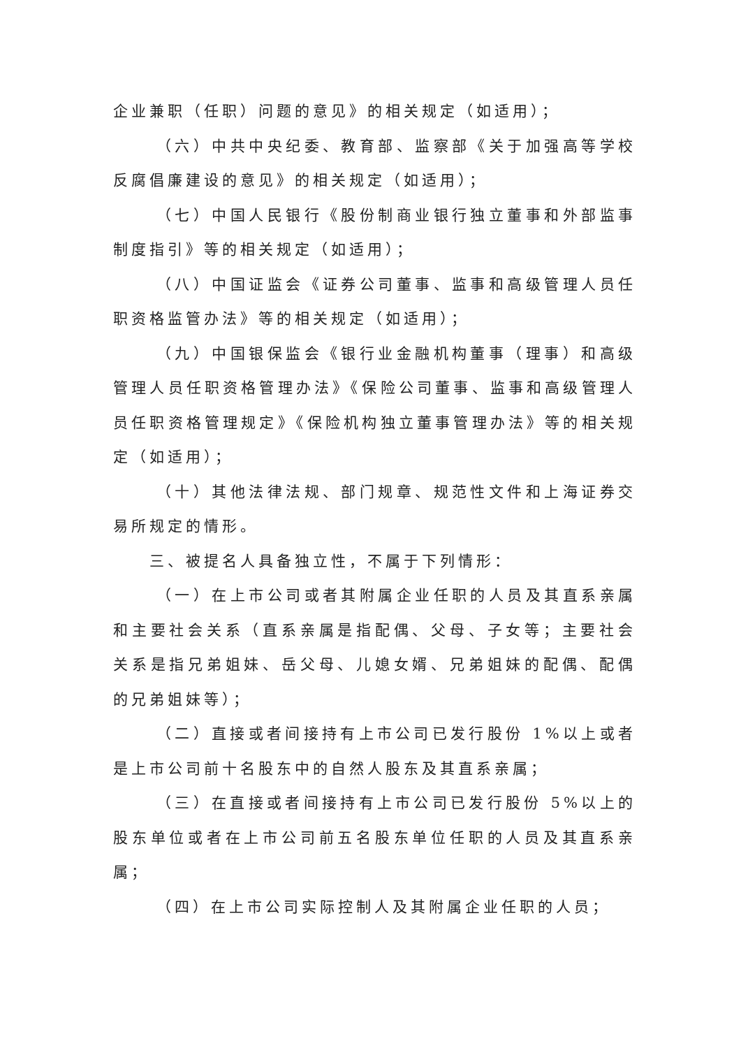企业兼职（任职）问题的意见》的相关规定（如适用）；
（六）中共中央纪委、教育部、监察部《关于加强高等学校反腐倡廉建设的意见》的相关规定（如适用）；
（七）中国人民银行《股份制商业银行独立董事和外部监事制度指引》等的相关规定（如适用）；
（八）中国证监会《证券公司董事、监事和高级管理人员任职资格监管办法》等的相关规定（如适用）；
（九）中国银保监会《银行业金融机构董事（理事）和高级管理人员任职资格管理办法》《保险公司董事、监事和高级管理人员任职资格管理规定》《保险机构独立董事管理办法》等的相关规定（如适用）；
（十）其他法律法规、部门规章、规范性文件和上海证券交易所规定的情形。
三、被提名人具备独立性，不属于下列情形：
（一）在上市公司或者其附属企业任职的人员及其直系亲属和主要社会关系（直系亲属是指配偶、父母、子女等；主要社会关系是指兄弟姐妹、岳父母、儿媳女婿、兄弟姐妹的配偶、配偶的兄弟姐妹等）；
（二）直接或者间接持有上市公司已发行股份 1%以上或者是上市公司前十名股东中的自然人股东及其直系亲属；
（三）在直接或者间接持有上市公司已发行股份 5%以上的股东单位或者在上市公司前五名股东单位任职的人员及其直系亲属；
（四）在上市公司实际控制人及其附属企业任职的人员；